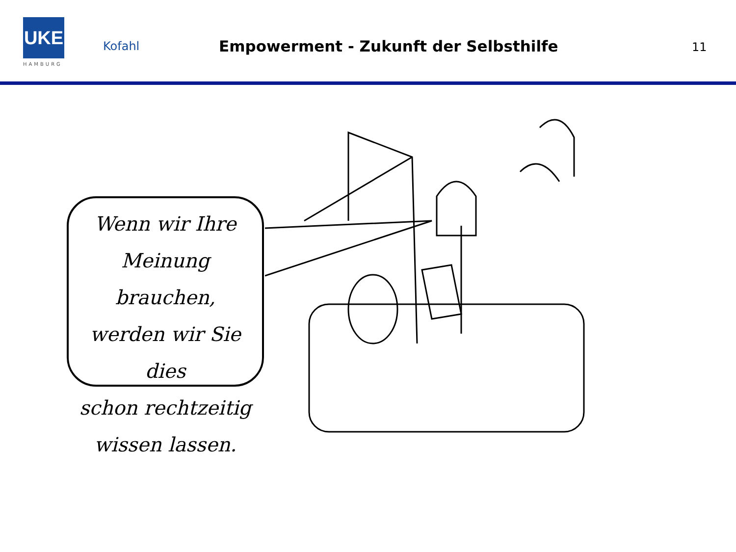UKE
HAMBURG
Kofahl
Empowerment - Zukunft der Selbsthilfe
11
Wenn wir Ihre
Meinung brauchen,
werden wir Sie dies
schon rechtzeitig
wissen lassen.